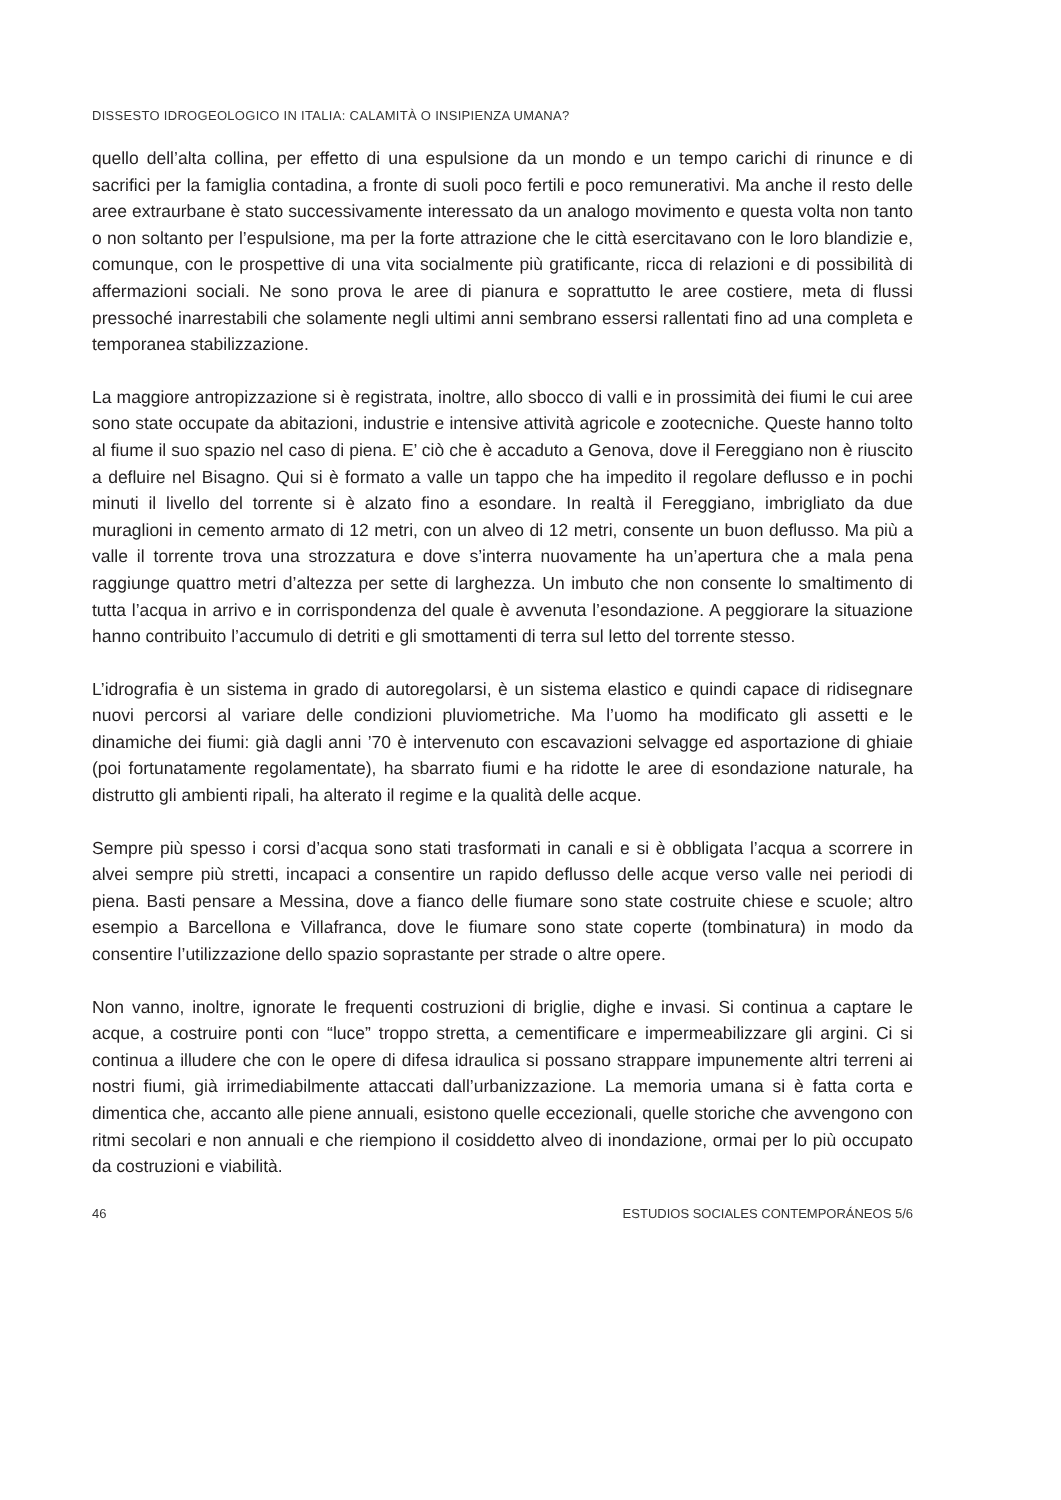DISSESTO IDROGEOLOGICO IN ITALIA: CALAMITÀ O INSIPIENZA UMANA?
quello dell’alta collina, per effetto di una espulsione da un mondo e un tempo carichi di rinunce e di sacrifici per la famiglia contadina, a fronte di suoli poco fertili e poco remunerativi. Ma anche il resto delle aree extraurbane è stato successivamente interessato da un analogo movimento e questa volta non tanto o non soltanto per l’espulsione, ma per la forte attrazione che le città esercitavano con le loro blandizie e, comunque, con le prospettive di una vita socialmente più gratificante, ricca di relazioni e di possibilità di affermazioni sociali. Ne sono prova le aree di pianura e soprattutto le aree costiere, meta di flussi pressoché inarrestabili che solamente negli ultimi anni sembrano essersi rallentati fino ad una completa e temporanea stabilizzazione.
La maggiore antropizzazione si è registrata, inoltre, allo sbocco di valli e in prossimità dei fiumi le cui aree sono state occupate da abitazioni, industrie e intensive attività agricole e zootecniche. Queste hanno tolto al fiume il suo spazio nel caso di piena. E’ ciò che è accaduto a Genova, dove il Fereggiano non è riuscito a defluire nel Bisagno. Qui si è formato a valle un tappo che ha impedito il regolare deflusso e in pochi minuti il livello del torrente si è alzato fino a esondare. In realtà il Fereggiano, imbrigliato da due muraglioni in cemento armato di 12 metri, con un alveo di 12 metri, consente un buon deflusso. Ma più a valle il torrente trova una strozzatura e dove s’interra nuovamente ha un’apertura che a mala pena raggiunge quattro metri d’altezza per sette di larghezza. Un imbuto che non consente lo smaltimento di tutta l’acqua in arrivo e in corrispondenza del quale è avvenuta l’esondazione. A peggiorare la situazione hanno contribuito l’accumulo di detriti e gli smottamenti di terra sul letto del torrente stesso.
L’idrografia è un sistema in grado di autoregolarsi, è un sistema elastico e quindi capace di ridisegnare nuovi percorsi al variare delle condizioni pluviometriche. Ma l’uomo ha modificato gli assetti e le dinamiche dei fiumi: già dagli anni ’70 è intervenuto con escavazioni selvagge ed asportazione di ghiaie (poi fortunatamente regolamentate), ha sbarrato fiumi e ha ridotte le aree di esondazione naturale, ha distrutto gli ambienti ripali, ha alterato il regime e la qualità delle acque.
Sempre più spesso i corsi d’acqua sono stati trasformati in canali e si è obbligata l’acqua a scorrere in alvei sempre più stretti, incapaci a consentire un rapido deflusso delle acque verso valle nei periodi di piena. Basti pensare a Messina, dove a fianco delle fiumare sono state costruite chiese e scuole; altro esempio a Barcellona e Villafranca, dove le fiumare sono state coperte (tombinatura) in modo da consentire l’utilizzazione dello spazio soprastante per strade o altre opere.
Non vanno, inoltre, ignorate le frequenti costruzioni di briglie, dighe e invasi. Si continua a captare le acque, a costruire ponti con “luce” troppo stretta, a cementificare e impermeabilizzare gli argini. Ci si continua a illudere che con le opere di difesa idraulica si possano strappare impunemente altri terreni ai nostri fiumi, già irrimediabilmente attaccati dall’urbanizzazione. La memoria umana si è fatta corta e dimentica che, accanto alle piene annuali, esistono quelle eccezionali, quelle storiche che avvengono con ritmi secolari e non annuali e che riempiono il cosiddetto alveo di inondazione, ormai per lo più occupato da costruzioni e viabilità.
46 ESTUDIOS SOCIALES CONTEMPORÁNEOS 5/6